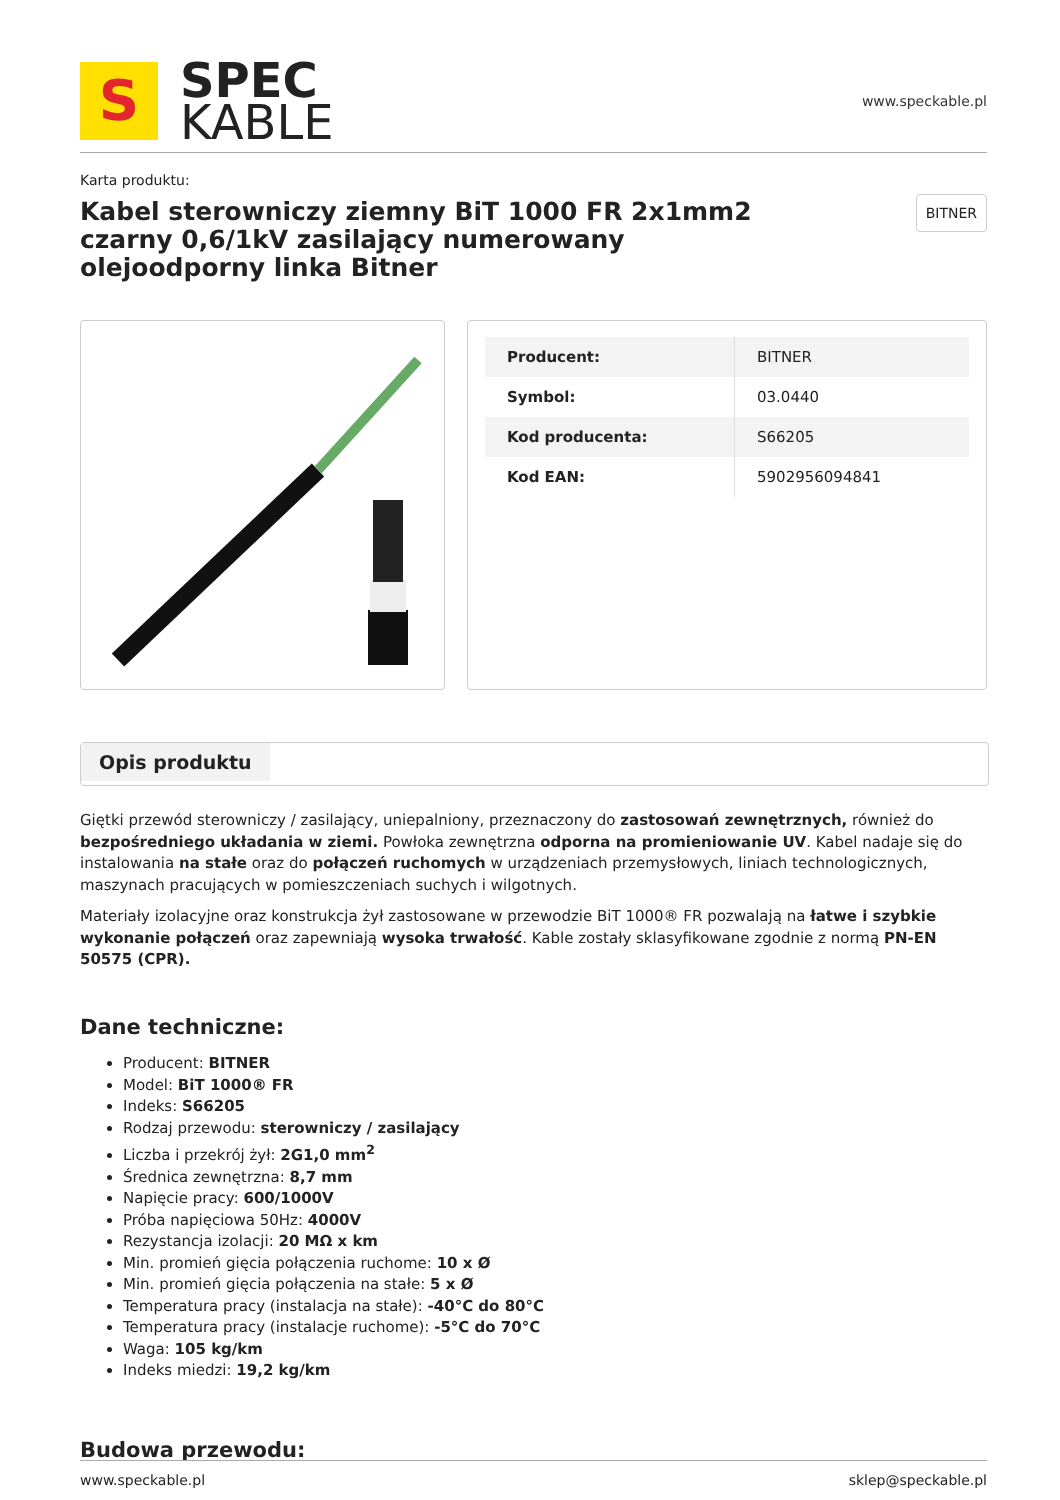S
SPEC
KABLE
www.speckable.pl
Karta produktu:
Kabel sterowniczy ziemny BiT 1000 FR 2x1mm2 czarny 0,6/1kV zasilający numerowany olejoodporny linka Bitner
BITNER
| Producent: | BITNER |
| Symbol: | 03.0440 |
| Kod producenta: | S66205 |
| Kod EAN: | 5902956094841 |
Opis produktu
Giętki przewód sterowniczy / zasilający, uniepalniony, przeznaczony do zastosowań zewnętrznych, również do bezpośredniego układania w ziemi. Powłoka zewnętrzna odporna na promieniowanie UV. Kabel nadaje się do instalowania na stałe oraz do połączeń ruchomych w urządzeniach przemysłowych, liniach technologicznych, maszynach pracujących w pomieszczeniach suchych i wilgotnych.
Materiały izolacyjne oraz konstrukcja żył zastosowane w przewodzie BiT 1000® FR pozwalają na łatwe i szybkie wykonanie połączeń oraz zapewniają wysoka trwałość. Kable zostały sklasyfikowane zgodnie z normą PN-EN 50575 (CPR).
Dane techniczne:
Producent: BITNER
Model: BiT 1000® FR
Indeks: S66205
Rodzaj przewodu: sterowniczy / zasilający
Liczba i przekrój żył: 2G1,0 mm<sup>2</sup>
Średnica zewnętrzna: 8,7 mm
Napięcie pracy: 600/1000V
Próba napięciowa 50Hz: 4000V
Rezystancja izolacji: 20 MΩ x km
Min. promień gięcia połączenia ruchome: 10 x Ø
Min. promień gięcia połączenia na stałe: 5 x Ø
Temperatura pracy (instalacja na stałe): -40°C do 80°C
Temperatura pracy (instalacje ruchome): -5°C do 70°C
Waga: 105 kg/km
Indeks miedzi: 19,2 kg/km
Budowa przewodu:
www.speckable.pl sklep@speckable.pl